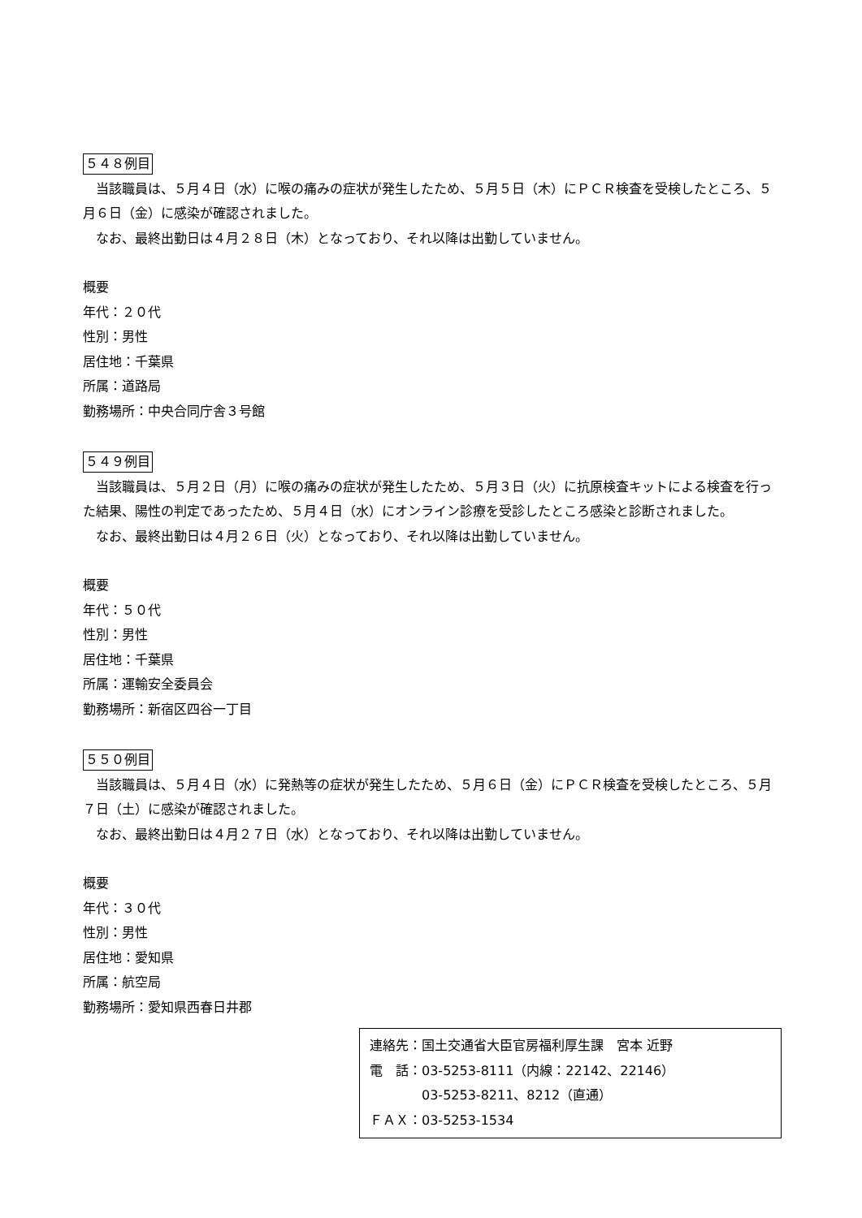５４８例目
　当該職員は、５月４日（水）に喉の痛みの症状が発生したため、５月５日（木）にＰＣＲ検査を受検したところ、５月６日（金）に感染が確認されました。
　なお、最終出勤日は４月２８日（木）となっており、それ以降は出勤していません。
概要
年代：２０代
性別：男性
居住地：千葉県
所属：道路局
勤務場所：中央合同庁舎３号館
５４９例目
　当該職員は、５月２日（月）に喉の痛みの症状が発生したため、５月３日（火）に抗原検査キットによる検査を行った結果、陽性の判定であったため、５月４日（水）にオンライン診療を受診したところ感染と診断されました。
　なお、最終出勤日は４月２６日（火）となっており、それ以降は出勤していません。
概要
年代：５０代
性別：男性
居住地：千葉県
所属：運輸安全委員会
勤務場所：新宿区四谷一丁目
５５０例目
　当該職員は、５月４日（水）に発熱等の症状が発生したため、５月６日（金）にＰＣＲ検査を受検したところ、５月７日（土）に感染が確認されました。
　なお、最終出勤日は４月２７日（水）となっており、それ以降は出勤していません。
概要
年代：３０代
性別：男性
居住地：愛知県
所属：航空局
勤務場所：愛知県西春日井郡
連絡先：国土交通省大臣官房福利厚生課　宮本 近野
電　話：03-5253-8111（内線：22142、22146）
　　　　03-5253-8211、8212（直通）
ＦＡＸ：03-5253-1534